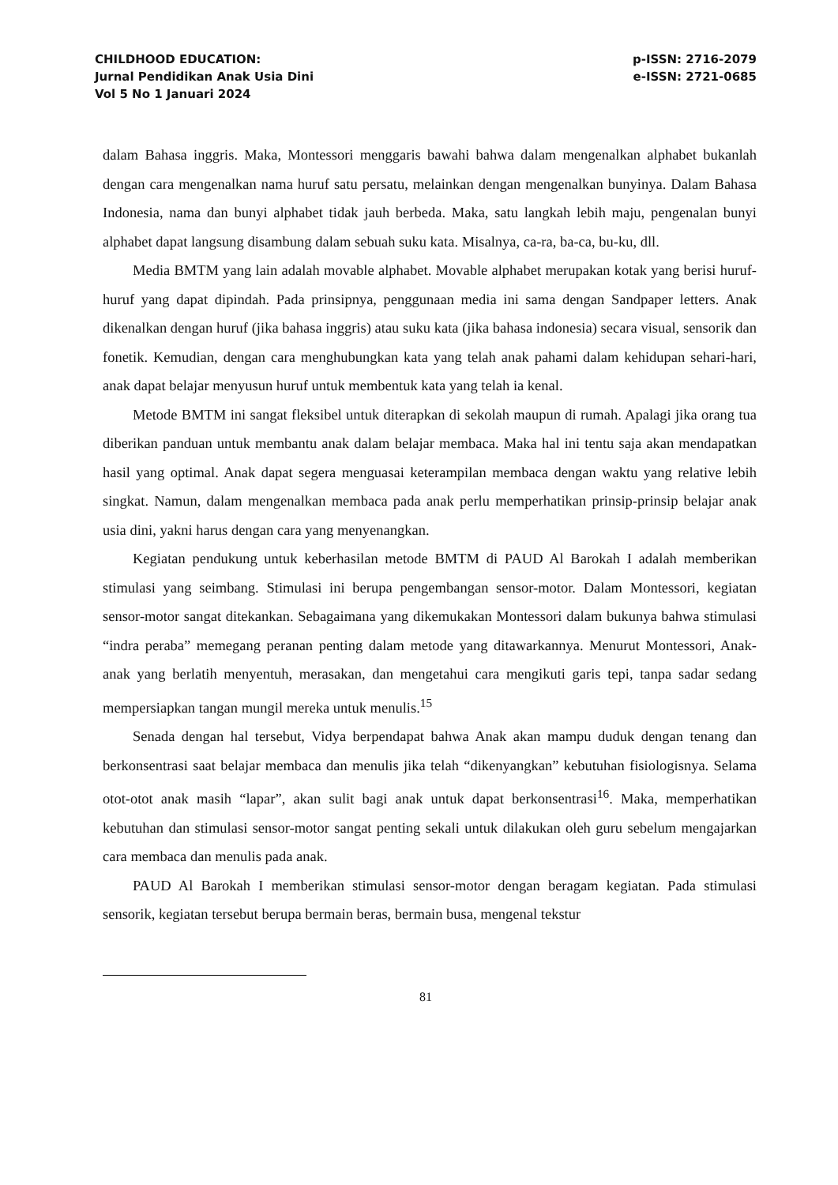CHILDHOOD EDUCATION:
Jurnal Pendidikan Anak Usia Dini
Vol 5 No 1 Januari 2024
p-ISSN: 2716-2079
e-ISSN: 2721-0685
dalam Bahasa inggris. Maka, Montessori menggaris bawahi bahwa dalam mengenalkan alphabet bukanlah dengan cara mengenalkan nama huruf satu persatu, melainkan dengan mengenalkan bunyinya. Dalam Bahasa Indonesia, nama dan bunyi alphabet tidak jauh berbeda. Maka, satu langkah lebih maju, pengenalan bunyi alphabet dapat langsung disambung dalam sebuah suku kata. Misalnya, ca-ra, ba-ca, bu-ku, dll.
Media BMTM yang lain adalah movable alphabet. Movable alphabet merupakan kotak yang berisi huruf-huruf yang dapat dipindah. Pada prinsipnya, penggunaan media ini sama dengan Sandpaper letters. Anak dikenalkan dengan huruf (jika bahasa inggris) atau suku kata (jika bahasa indonesia) secara visual, sensorik dan fonetik. Kemudian, dengan cara menghubungkan kata yang telah anak pahami dalam kehidupan sehari-hari, anak dapat belajar menyusun huruf untuk membentuk kata yang telah ia kenal.
Metode BMTM ini sangat fleksibel untuk diterapkan di sekolah maupun di rumah. Apalagi jika orang tua diberikan panduan untuk membantu anak dalam belajar membaca. Maka hal ini tentu saja akan mendapatkan hasil yang optimal. Anak dapat segera menguasai keterampilan membaca dengan waktu yang relative lebih singkat. Namun, dalam mengenalkan membaca pada anak perlu memperhatikan prinsip-prinsip belajar anak usia dini, yakni harus dengan cara yang menyenangkan.
Kegiatan pendukung untuk keberhasilan metode BMTM di PAUD Al Barokah I adalah memberikan stimulasi yang seimbang. Stimulasi ini berupa pengembangan sensor-motor. Dalam Montessori, kegiatan sensor-motor sangat ditekankan. Sebagaimana yang dikemukakan Montessori dalam bukunya bahwa stimulasi “indra peraba” memegang peranan penting dalam metode yang ditawarkannya. Menurut Montessori, Anak-anak yang berlatih menyentuh, merasakan, dan mengetahui cara mengikuti garis tepi, tanpa sadar sedang mempersiapkan tangan mungil mereka untuk menulis.<sup>15</sup>
Senada dengan hal tersebut, Vidya berpendapat bahwa Anak akan mampu duduk dengan tenang dan berkonsentrasi saat belajar membaca dan menulis jika telah “dikenyangkan” kebutuhan fisiologisnya. Selama otot-otot anak masih “lapar”, akan sulit bagi anak untuk dapat berkonsentrasi<sup>16</sup>. Maka, memperhatikan kebutuhan dan stimulasi sensor-motor sangat penting sekali untuk dilakukan oleh guru sebelum mengajarkan cara membaca dan menulis pada anak.
PAUD Al Barokah I memberikan stimulasi sensor-motor dengan beragam kegiatan. Pada stimulasi sensorik, kegiatan tersebut berupa bermain beras, bermain busa, mengenal tekstur
81